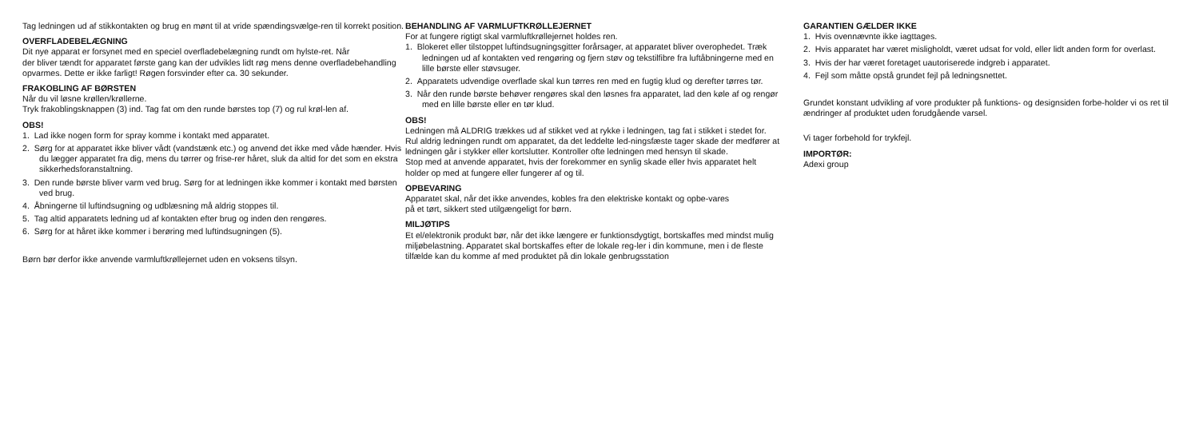Tag ledningen ud af stikkontakten og brug en mønt til at vride spændingsvælge-ren til korrekt position.
OVERFLADEBELÆGNING
Dit nye apparat er forsynet med en speciel overfladebelægning rundt om hylste-ret. Når
der bliver tændt for apparatet første gang kan der udvikles lidt røg mens denne overfladebehandling
opvarmes. Dette er ikke farligt! Røgen forsvinder efter ca. 30 sekunder.
FRAKOBLING AF BØRSTEN
Når du vil løsne krøllen/krøllerne.
Tryk frakoblingsknappen (3) ind. Tag fat om den runde børstes top (7) og rul krøl-len af.
OBS!
1. Lad ikke nogen form for spray komme i kontakt med apparatet.
2. Sørg for at apparatet ikke bliver vådt (vandstænk etc.) og anvend det ikke med våde hænder. Hvis du lægger apparatet fra dig, mens du tørrer og frise-rer håret, sluk da altid for det som en ekstra sikkerhedsforanstaltning.
3. Den runde børste bliver varm ved brug. Sørg for at ledningen ikke kommer i kontakt med børsten ved brug.
4. Åbningerne til luftindsugning og udblæsning må aldrig stoppes til.
5. Tag altid apparatets ledning ud af kontakten efter brug og inden den rengøres.
6. Sørg for at håret ikke kommer i berøring med luftindsugningen (5).
Børn bør derfor ikke anvende varmluftkrøllejernet uden en voksens tilsyn.
BEHANDLING AF VARMLUFTKRØLLEJERNET
For at fungere rigtigt skal varmluftkrøllejernet holdes ren.
1. Blokeret eller tilstoppet luftindsugningsgitter forårsager, at apparatet bliver overophedet. Træk ledningen ud af kontakten ved rengøring og fjern støv og tekstilfibre fra luftåbningerne med en lille børste eller støvsuger.
2. Apparatets udvendige overflade skal kun tørres ren med en fugtig klud og derefter tørres tør.
3. Når den runde børste behøver rengøres skal den løsnes fra apparatet, lad den køle af og rengør med en lille børste eller en tør klud.
OBS!
Ledningen må ALDRIG trækkes ud af stikket ved at rykke i ledningen, tag fat i stikket i stedet for. Rul aldrig ledningen rundt om apparatet, da det leddelte led-ningsfæste tager skade der medfører at ledningen går i stykker eller kortslutter. Kontroller ofte ledningen med hensyn til skade.
Stop med at anvende apparatet, hvis der forekommer en synlig skade eller hvis apparatet helt holder op med at fungere eller fungerer af og til.
OPBEVARING
Apparatet skal, når det ikke anvendes, kobles fra den elektriske kontakt og opbe-vares
på et tørt, sikkert sted utilgængeligt for børn.
MILJØTIPS
Et el/elektronik produkt bør, når det ikke længere er funktionsdygtigt, bortskaffes med mindst mulig miljøbelastning. Apparatet skal bortskaffes efter de lokale reg-ler i din kommune, men i de fleste tilfælde kan du komme af med produktet på din lokale genbrugsstation
GARANTIEN GÆLDER IKKE
1. Hvis ovennævnte ikke iagttages.
2. Hvis apparatet har været misligholdt, været udsat for vold, eller lidt anden form for overlast.
3. Hvis der har været foretaget uautoriserede indgreb i apparatet.
4. Fejl som måtte opstå grundet fejl på ledningsnettet.
Grundet konstant udvikling af vore produkter på funktions- og designsiden forbe-holder vi os ret til ændringer af produktet uden forudgående varsel.
Vi tager forbehold for trykfejl.
IMPORTØR:
Adexi group